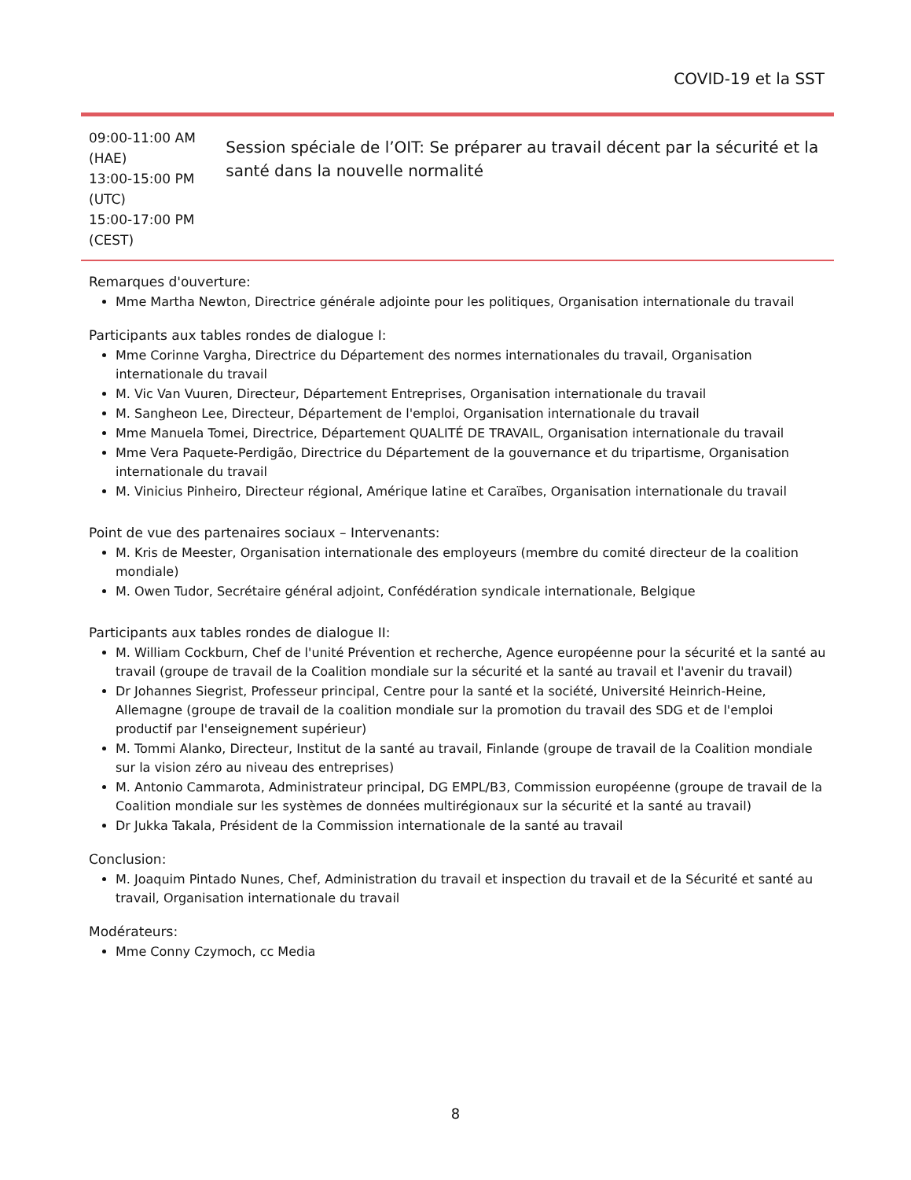COVID-19 et la SST
09:00-11:00 AM (HAE)
13:00-15:00 PM (UTC)
15:00-17:00 PM (CEST)
Session spéciale de l’OIT: Se préparer au travail décent par la sécurité et la santé dans la nouvelle normalité
Remarques d'ouverture:
Mme Martha Newton, Directrice générale adjointe pour les politiques, Organisation internationale du travail
Participants aux tables rondes de dialogue I:
Mme Corinne Vargha, Directrice du Département des normes internationales du travail, Organisation internationale du travail
M. Vic Van Vuuren, Directeur, Département Entreprises, Organisation internationale du travail
M. Sangheon Lee, Directeur, Département de l'emploi, Organisation internationale du travail
Mme Manuela Tomei, Directrice, Département QUALITÉ DE TRAVAIL, Organisation internationale du travail
Mme Vera Paquete-Perdigão, Directrice du Département de la gouvernance et du tripartisme, Organisation internationale du travail
M. Vinicius Pinheiro, Directeur régional, Amérique latine et Caraïbes, Organisation internationale du travail
Point de vue des partenaires sociaux – Intervenants:
M. Kris de Meester, Organisation internationale des employeurs (membre du comité directeur de la coalition mondiale)
M. Owen Tudor, Secrétaire général adjoint, Confédération syndicale internationale, Belgique
Participants aux tables rondes de dialogue II:
M. William Cockburn, Chef de l'unité Prévention et recherche, Agence européenne pour la sécurité et la santé au travail (groupe de travail de la Coalition mondiale sur la sécurité et la santé au travail et l'avenir du travail)
Dr Johannes Siegrist, Professeur principal, Centre pour la santé et la société, Université Heinrich-Heine, Allemagne (groupe de travail de la coalition mondiale sur la promotion du travail des SDG et de l'emploi productif par l'enseignement supérieur)
M. Tommi Alanko, Directeur, Institut de la santé au travail, Finlande (groupe de travail de la Coalition mondiale sur la vision zéro au niveau des entreprises)
M. Antonio Cammarota, Administrateur principal, DG EMPL/B3, Commission européenne (groupe de travail de la Coalition mondiale sur les systèmes de données multirégionaux sur la sécurité et la santé au travail)
Dr Jukka Takala, Président de la Commission internationale de la santé au travail
Conclusion:
M. Joaquim Pintado Nunes, Chef, Administration du travail et inspection du travail et de la Sécurité et santé au travail, Organisation internationale du travail
Modérateurs:
Mme Conny Czymoch, cc Media
8